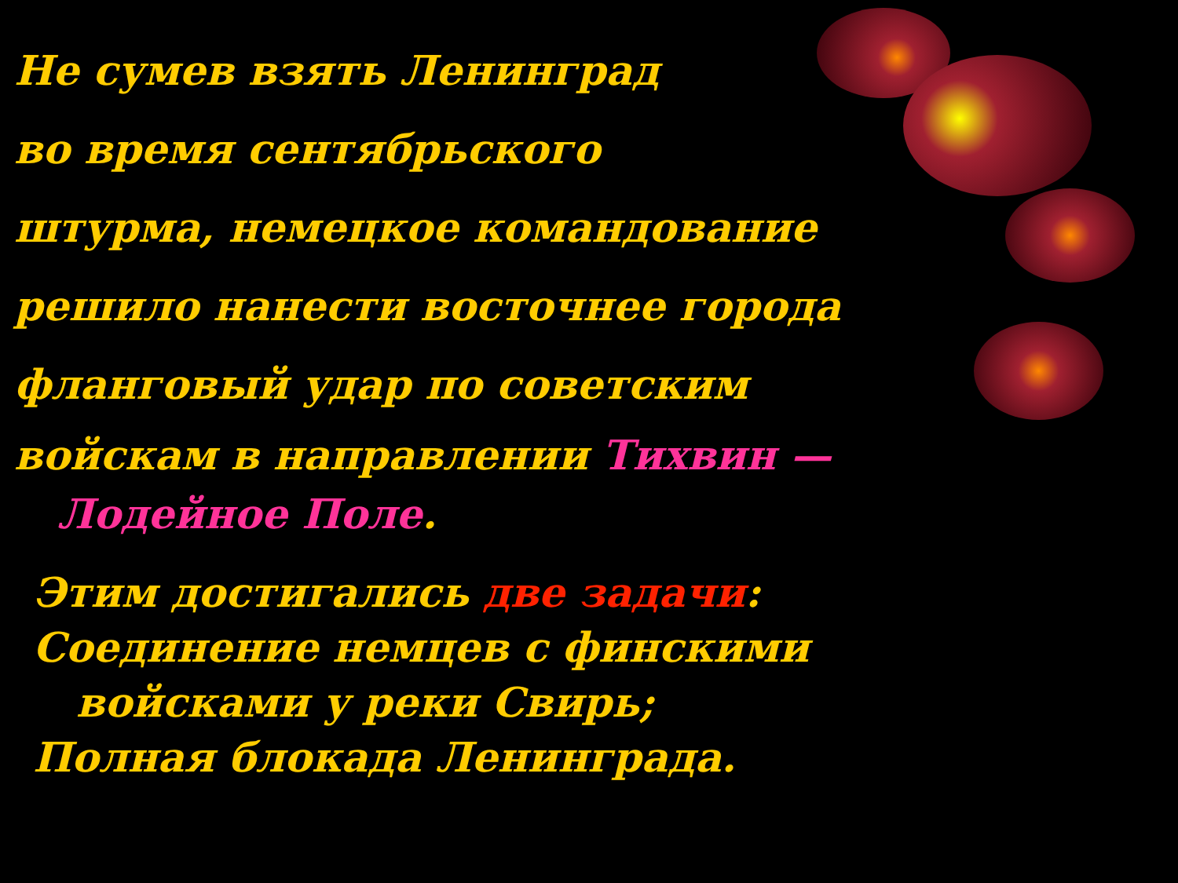Не сумев взять Ленинград
во время сентябрьского
штурма, немецкое командование
решило нанести восточнее города
фланговый удар по советским
войскам в направлении Тихвин —
Лодейное Поле.
Этим достигались две задачи:
Соединение немцев с финскими
войсками у реки Свирь;
Полная блокада Ленинграда.